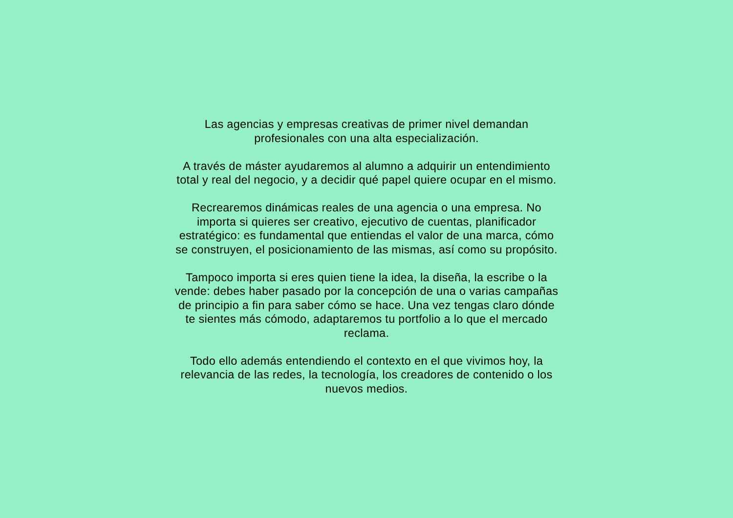Las agencias y empresas creativas de primer nivel demandan
profesionales con una alta especialización.
A través de máster ayudaremos al alumno a adquirir un entendimiento
total y real del negocio, y a decidir qué papel quiere ocupar en el mismo.
Recrearemos dinámicas reales de una agencia o una empresa. No
importa si quieres ser creativo, ejecutivo de cuentas, planificador
estratégico: es fundamental que entiendas el valor de una marca, cómo
se construyen, el posicionamiento de las mismas, así como su propósito.
Tampoco importa si eres quien tiene la idea, la diseña, la escribe o la
vende: debes haber pasado por la concepción de una o varias campañas
de principio a fin para saber cómo se hace. Una vez tengas claro dónde
te sientes más cómodo, adaptaremos tu portfolio a lo que el mercado
reclama.
Todo ello además entendiendo el contexto en el que vivimos hoy, la
relevancia de las redes, la tecnología, los creadores de contenido o los
nuevos medios.